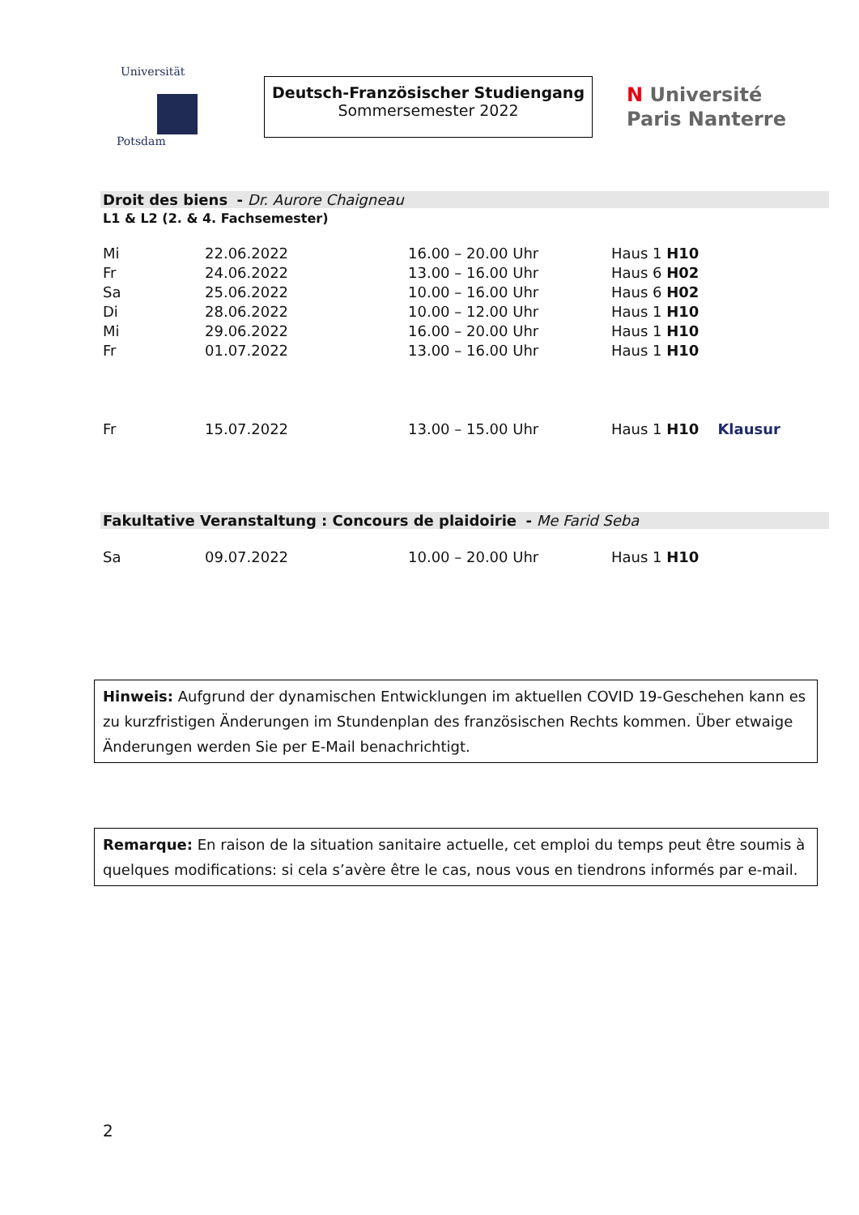Universität
Potsdam
Deutsch-Französischer Studiengang
Sommersemester 2022
N Université
Paris Nanterre
Droit des biens - Dr. Aurore Chaigneau
L1 & L2 (2. & 4. Fachsemester)
| Mi | 22.06.2022 | 16.00 – 20.00 Uhr | Haus 1 H10 | |
| Fr | 24.06.2022 | 13.00 – 16.00 Uhr | Haus 6 H02 | |
| Sa | 25.06.2022 | 10.00 – 16.00 Uhr | Haus 6 H02 | |
| Di | 28.06.2022 | 10.00 – 12.00 Uhr | Haus 1 H10 | |
| Mi | 29.06.2022 | 16.00 – 20.00 Uhr | Haus 1 H10 | |
| Fr | 01.07.2022 | 13.00 – 16.00 Uhr | Haus 1 H10 | |
| Fr | 15.07.2022 | 13.00 – 15.00 Uhr | Haus 1 H10 | Klausur |
Fakultative Veranstaltung : Concours de plaidoirie - Me Farid Seba
| Sa | 09.07.2022 | 10.00 – 20.00 Uhr | Haus 1 H10 |
Hinweis: Aufgrund der dynamischen Entwicklungen im aktuellen COVID 19-Geschehen kann es zu kurzfristigen Änderungen im Stundenplan des französischen Rechts kommen. Über etwaige Änderungen werden Sie per E-Mail benachrichtigt.
Remarque: En raison de la situation sanitaire actuelle, cet emploi du temps peut être soumis à quelques modifications: si cela s’avère être le cas, nous vous en tiendrons informés par e-mail.
2